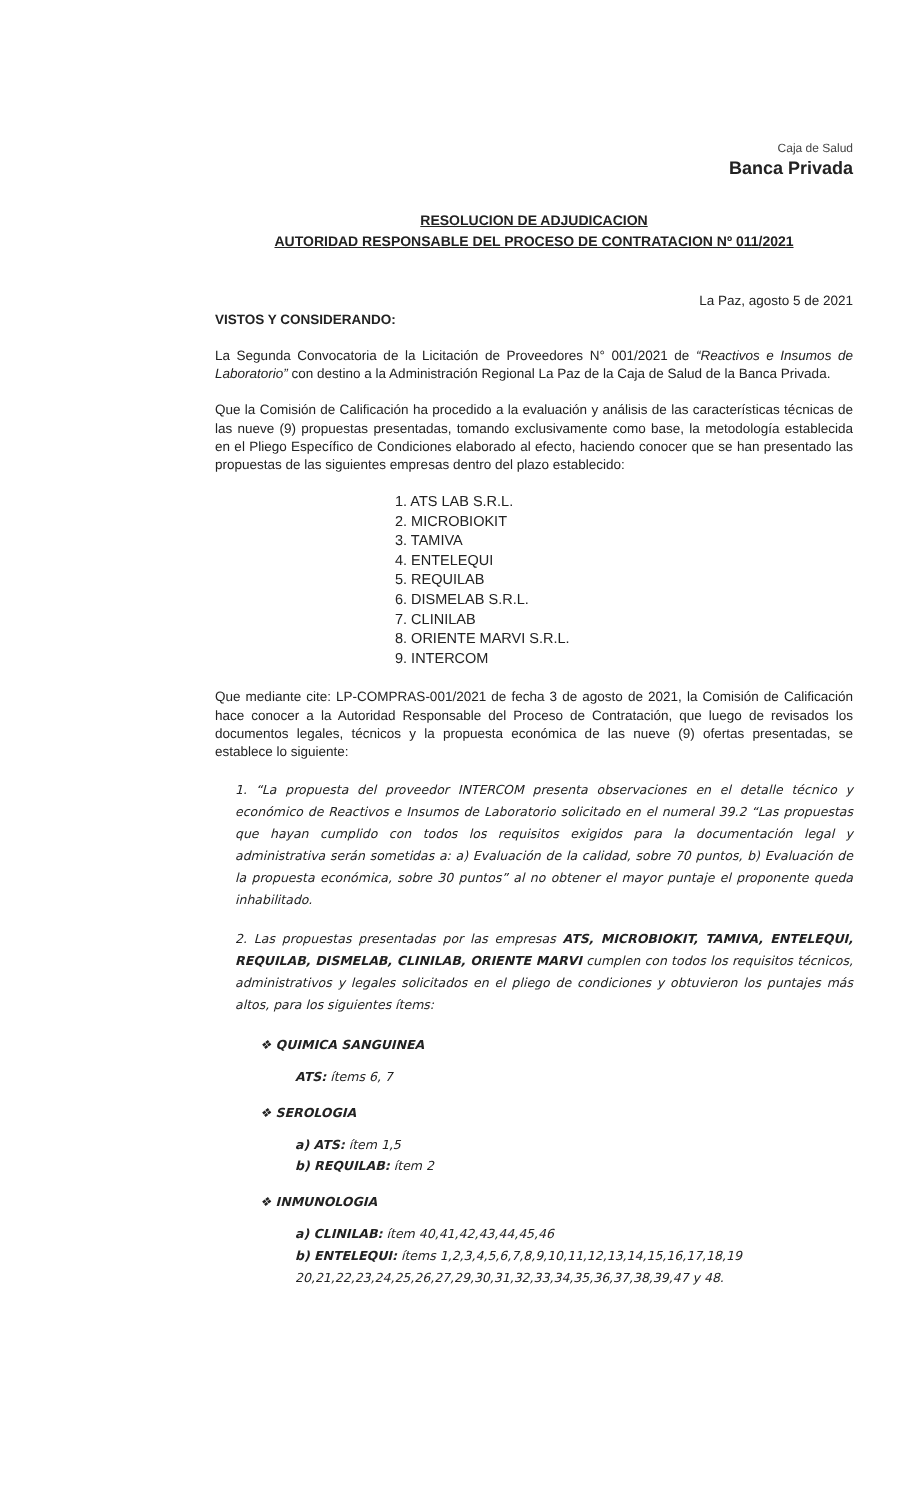Caja de Salud
Banca Privada
RESOLUCION DE ADJUDICACION
AUTORIDAD RESPONSABLE DEL PROCESO DE CONTRATACION Nº 011/2021
La Paz, agosto 5 de 2021
VISTOS Y CONSIDERANDO:
La Segunda Convocatoria de la Licitación de Proveedores N° 001/2021 de “Reactivos e Insumos de Laboratorio” con destino a la Administración Regional La Paz de la Caja de Salud de la Banca Privada.
Que la Comisión de Calificación ha procedido a la evaluación y análisis de las características técnicas de las nueve (9) propuestas presentadas, tomando exclusivamente como base, la metodología establecida en el Pliego Específico de Condiciones elaborado al efecto, haciendo conocer que se han presentado las propuestas de las siguientes empresas dentro del plazo establecido:
1. ATS LAB S.R.L.
2. MICROBIOKIT
3. TAMIVA
4. ENTELEQUI
5. REQUILAB
6. DISMELAB S.R.L.
7. CLINILAB
8. ORIENTE MARVI S.R.L.
9. INTERCOM
Que mediante cite: LP-COMPRAS-001/2021 de fecha 3 de agosto de 2021, la Comisión de Calificación hace conocer a la Autoridad Responsable del Proceso de Contratación, que luego de revisados los documentos legales, técnicos y la propuesta económica de las nueve (9) ofertas presentadas, se establece lo siguiente:
1. “La propuesta del proveedor INTERCOM presenta observaciones en el detalle técnico y económico de Reactivos e Insumos de Laboratorio solicitado en el numeral 39.2 “Las propuestas que hayan cumplido con todos los requisitos exigidos para la documentación legal y administrativa serán sometidas a: a) Evaluación de la calidad, sobre 70 puntos, b) Evaluación de la propuesta económica, sobre 30 puntos” al no obtener el mayor puntaje el proponente queda inhabilitado.
2. Las propuestas presentadas por las empresas ATS, MICROBIOKIT, TAMIVA, ENTELEQUI, REQUILAB, DISMELAB, CLINILAB, ORIENTE MARVI cumplen con todos los requisitos técnicos, administrativos y legales solicitados en el pliego de condiciones y obtuvieron los puntajes más altos, para los siguientes ítems:
❖ QUIMICA SANGUINEA
ATS: ítems 6, 7
❖ SEROLOGIA
a) ATS: ítem 1,5
b) REQUILAB: ítem 2
❖ INMUNOLOGIA
a) CLINILAB: ítem 40,41,42,43,44,45,46
b) ENTELEQUI: ítems 1,2,3,4,5,6,7,8,9,10,11,12,13,14,15,16,17,18,19 20,21,22,23,24,25,26,27,29,30,31,32,33,34,35,36,37,38,39,47 y 48.